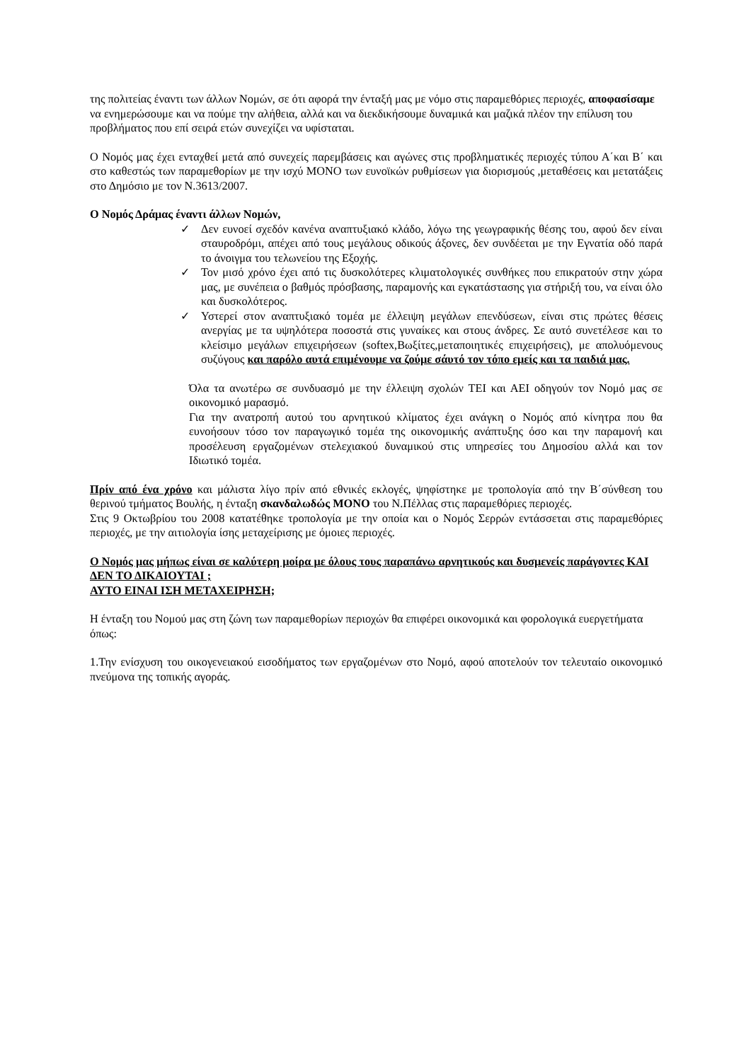της πολιτείας έναντι των άλλων Νομών, σε ότι αφορά την ένταξή μας με νόμο στις παραμεθόριες περιοχές, αποφασίσαμε να ενημερώσουμε και να πούμε την αλήθεια, αλλά και να διεκδικήσουμε δυναμικά και μαζικά πλέον την επίλυση του προβλήματος που επί σειρά ετών συνεχίζει να υφίσταται.
Ο Νομός μας έχει ενταχθεί μετά από συνεχείς παρεμβάσεις και αγώνες στις προβληματικές περιοχές τύπου Α΄και Β΄ και στο καθεστώς των παραμεθορίων με την ισχύ ΜΟΝΟ των ευνοϊκών ρυθμίσεων για διορισμούς ,μεταθέσεις και μετατάξεις στο Δημόσιο με τον Ν.3613/2007.
Ο Νομός Δράμας έναντι άλλων Νομών,
✓ Δεν ευνοεί σχεδόν κανένα αναπτυξιακό κλάδο, λόγω της γεωγραφικής θέσης του, αφού δεν είναι σταυροδρόμι, απέχει από τους μεγάλους οδικούς άξονες, δεν συνδέεται με την Εγνατία οδό παρά το άνοιγμα του τελωνείου της Εξοχής.
✓ Τον μισό χρόνο έχει από τις δυσκολότερες κλιματολογικές συνθήκες που επικρατούν στην χώρα μας, με συνέπεια ο βαθμός πρόσβασης, παραμονής και εγκατάστασης για στήριξή του, να είναι όλο και δυσκολότερος.
✓ Υστερεί στον αναπτυξιακό τομέα με έλλειψη μεγάλων επενδύσεων, είναι στις πρώτες θέσεις ανεργίας με τα υψηλότερα ποσοστά στις γυναίκες και στους άνδρες. Σε αυτό συνετέλεσε και το κλείσιμο μεγάλων επιχειρήσεων (softex,Βωξίτες,μεταποιητικές επιχειρήσεις), με απολυόμενους συζύγους και παρόλο αυτά επιμένουμε να ζούμε σάυτό τον τόπο εμείς και τα παιδιά μας.
Όλα τα ανωτέρω σε συνδυασμό με την έλλειψη σχολών ΤΕΙ και ΑΕΙ οδηγούν τον Νομό μας σε οικονομικό μαρασμό.
Για την ανατροπή αυτού του αρνητικού κλίματος έχει ανάγκη ο Νομός από κίνητρα που θα ευνοήσουν τόσο τον παραγωγικό τομέα της οικονομικής ανάπτυξης όσο και την παραμονή και προσέλευση εργαζομένων στελεχιακού δυναμικού στις υπηρεσίες του Δημοσίου αλλά και τον Ιδιωτικό τομέα.
Πρίν από ένα χρόνο και μάλιστα λίγο πρίν από εθνικές εκλογές, ψηφίστηκε με τροπολογία από την Β΄σύνθεση του θερινού τμήματος Βουλής, η ένταξη σκανδαλωδώς ΜΟΝΟ του Ν.Πέλλας στις παραμεθόριες περιοχές.
Στις 9 Οκτωβρίου του 2008 κατατέθηκε τροπολογία με την οποία και ο Νομός Σερρών εντάσσεται στις παραμεθόριες περιοχές, με την αιτιολογία ίσης μεταχείρισης με όμοιες περιοχές.
Ο Νομός μας μήπως είναι σε καλύτερη μοίρα με όλους τους παραπάνω αρνητικούς και δυσμενείς παράγοντες ΚΑΙ ΔΕΝ ΤΟ ΔΙΚΑΙΟΥΤΑΙ ;
ΑΥΤΟ ΕΙΝΑΙ ΙΣΗ ΜΕΤΑΧΕΙΡΗΣΗ;
Η ένταξη του Νομού μας στη ζώνη των παραμεθορίων περιοχών θα επιφέρει οικονομικά και φορολογικά ευεργετήματα όπως:
1.Την ενίσχυση του οικογενειακού εισοδήματος των εργαζομένων στο Νομό, αφού αποτελούν τον τελευταίο οικονομικό πνεύμονα της τοπικής αγοράς.